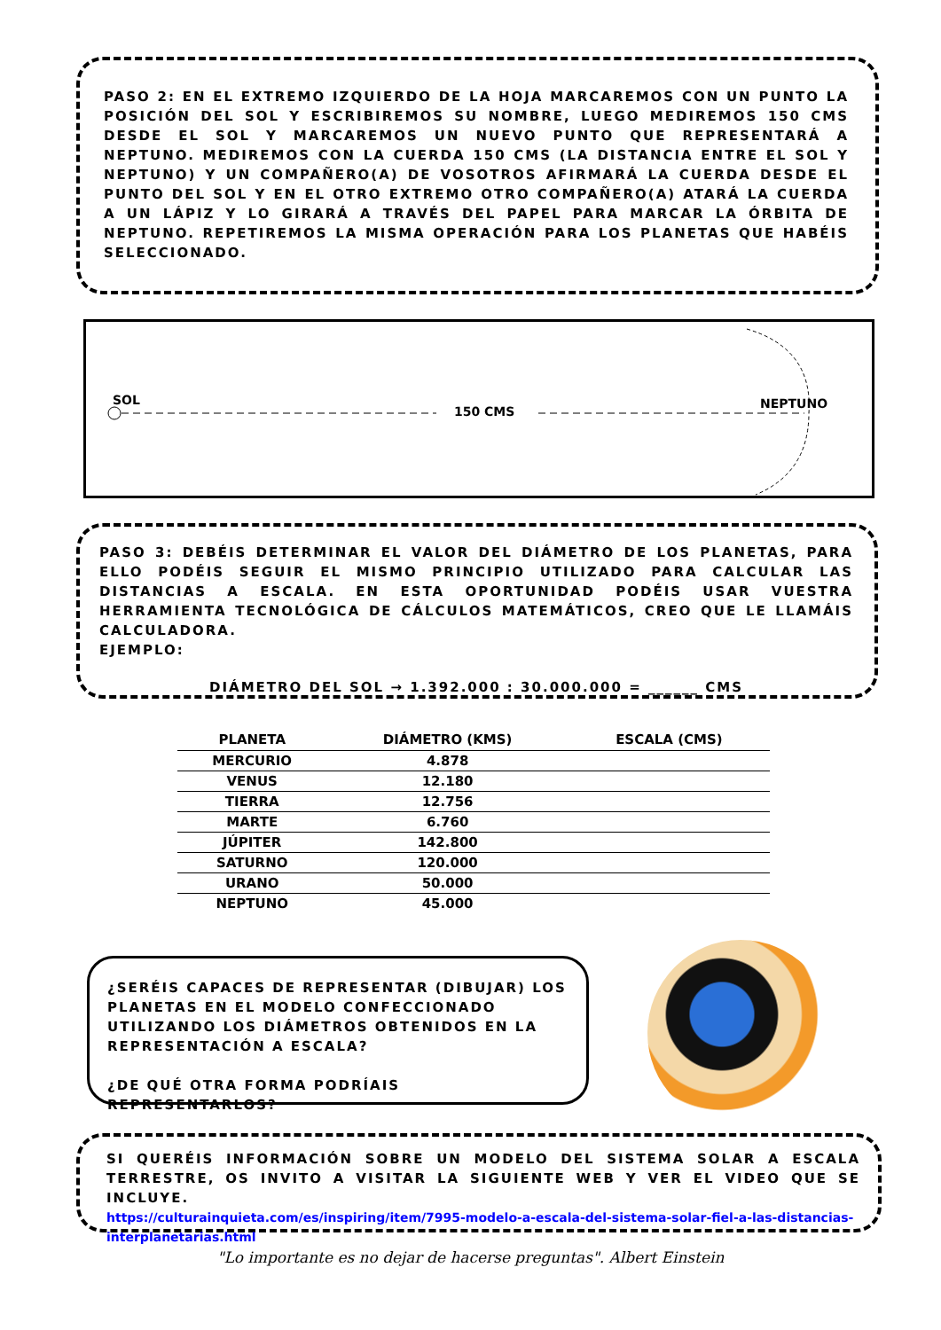PASO 2: EN EL EXTREMO IZQUIERDO DE LA HOJA MARCAREMOS CON UN PUNTO LA POSICIÓN DEL SOL Y ESCRIBIREMOS SU NOMBRE, LUEGO MEDIREMOS 150 CMS DESDE EL SOL Y MARCAREMOS UN NUEVO PUNTO QUE REPRESENTARÁ A NEPTUNO. MEDIREMOS CON LA CUERDA 150 CMS (LA DISTANCIA ENTRE EL SOL Y NEPTUNO) Y UN COMPAÑERO(A) DE VOSOTROS AFIRMARÁ LA CUERDA DESDE EL PUNTO DEL SOL Y EN EL OTRO EXTREMO OTRO COMPAÑERO(A) ATARÁ LA CUERDA A UN LÁPIZ Y LO GIRARÁ A TRAVÉS DEL PAPEL PARA MARCAR LA ÓRBITA DE NEPTUNO. REPETIREMOS LA MISMA OPERACIÓN PARA LOS PLANETAS QUE HABÉIS SELECCIONADO.
SOL
150 CMS
NEPTUNO
PASO 3: DEBÉIS DETERMINAR EL VALOR DEL DIÁMETRO DE LOS PLANETAS, PARA ELLO PODÉIS SEGUIR EL MISMO PRINCIPIO UTILIZADO PARA CALCULAR LAS DISTANCIAS A ESCALA. EN ESTA OPORTUNIDAD PODÉIS USAR VUESTRA HERRAMIENTA TECNOLÓGICA DE CÁLCULOS MATEMÁTICOS, CREO QUE LE LLAMÁIS CALCULADORA.
EJEMPLO:
DIÁMETRO DEL SOL → 1.392.000 : 30.000.000 = ______ CMS
| PLANETA | DIÁMETRO (KMS) | ESCALA (CMS) |
| --- | --- | --- |
| MERCURIO | 4.878 | |
| VENUS | 12.180 | |
| TIERRA | 12.756 | |
| MARTE | 6.760 | |
| JÚPITER | 142.800 | |
| SATURNO | 120.000 | |
| URANO | 50.000 | |
| NEPTUNO | 45.000 | |
¿SERÉIS CAPACES DE REPRESENTAR (DIBUJAR) LOS PLANETAS EN EL MODELO CONFECCIONADO UTILIZANDO LOS DIÁMETROS OBTENIDOS EN LA REPRESENTACIÓN A ESCALA?
¿DE QUÉ OTRA FORMA PODRÍAIS REPRESENTARLOS?
SI QUERÉIS INFORMACIÓN SOBRE UN MODELO DEL SISTEMA SOLAR A ESCALA TERRESTRE, OS INVITO A VISITAR LA SIGUIENTE WEB Y VER EL VIDEO QUE SE INCLUYE.
https://culturainquieta.com/es/inspiring/item/7995-modelo-a-escala-del-sistema-solar-fiel-a-las-distancias-interplanetarias.html
"Lo importante es no dejar de hacerse preguntas". Albert Einstein